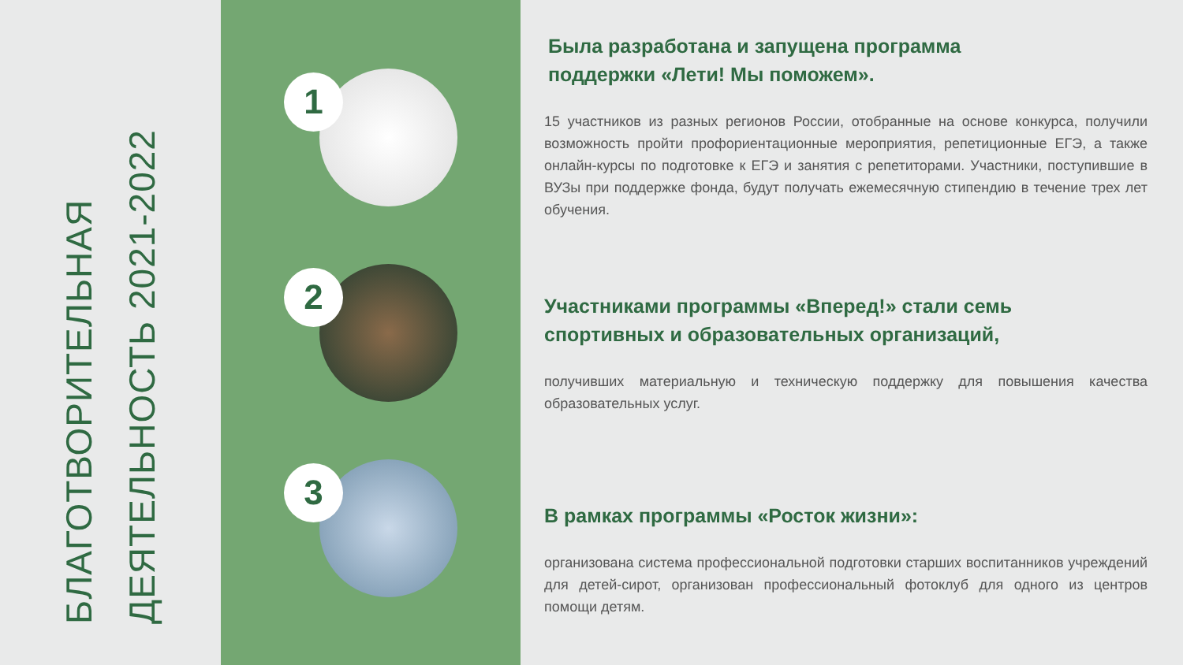БЛАГОТВОРИТЕЛЬНАЯ
ДЕЯТЕЛЬНОСТЬ 2021-2022
1
2
3
Была разработана и запущена программа
поддержки «Лети! Мы поможем».
15 участников из разных регионов России, отобранные на основе конкурса, получили возможность пройти профориентационные мероприятия, репетиционные ЕГЭ, а также онлайн-курсы по подготовке к ЕГЭ и занятия с репетиторами. Участники, поступившие в ВУЗы при поддержке фонда, будут получать ежемесячную стипендию в течение трех лет обучения.
Участниками программы «Вперед!» стали семь
спортивных и образовательных организаций,
получивших материальную и техническую поддержку для повышения качества образовательных услуг.
В рамках программы «Росток жизни»:
организована система профессиональной подготовки старших воспитанников учреждений для детей-сирот, организован профессиональный фотоклуб для одного из центров помощи детям.